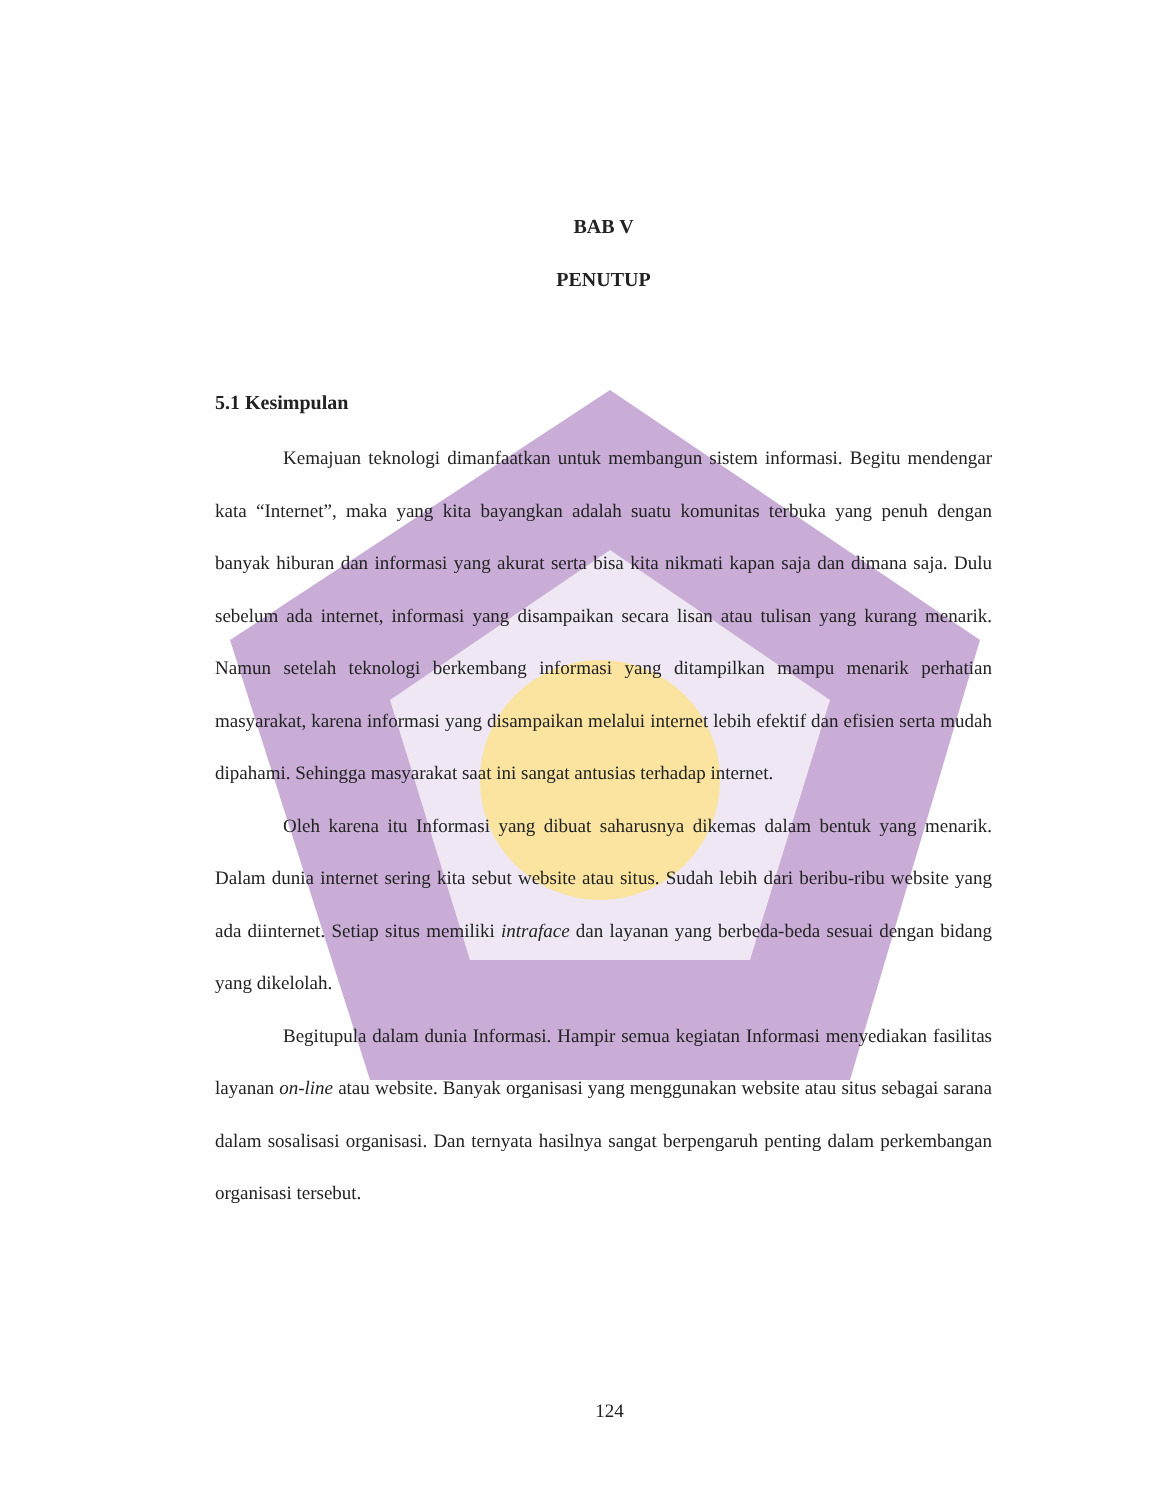BAB V
PENUTUP
5.1 Kesimpulan
Kemajuan teknologi dimanfaatkan untuk membangun sistem informasi. Begitu mendengar kata “Internet”, maka yang kita bayangkan adalah suatu komunitas terbuka yang penuh dengan banyak hiburan dan informasi yang akurat serta bisa kita nikmati kapan saja dan dimana saja. Dulu sebelum ada internet, informasi yang disampaikan secara lisan atau tulisan yang kurang menarik. Namun setelah teknologi berkembang informasi yang ditampilkan mampu menarik perhatian masyarakat, karena informasi yang disampaikan melalui internet lebih efektif dan efisien serta mudah dipahami. Sehingga masyarakat saat ini sangat antusias terhadap internet.
Oleh karena itu Informasi yang dibuat saharusnya dikemas dalam bentuk yang menarik. Dalam dunia internet sering kita sebut website atau situs. Sudah lebih dari beribu-ribu website yang ada diinternet. Setiap situs memiliki intraface dan layanan yang berbeda-beda sesuai dengan bidang yang dikelolah.
Begitupula dalam dunia Informasi. Hampir semua kegiatan Informasi menyediakan fasilitas layanan on-line atau website. Banyak organisasi yang menggunakan website atau situs sebagai sarana dalam sosalisasi organisasi. Dan ternyata hasilnya sangat berpengaruh penting dalam perkembangan organisasi tersebut.
124